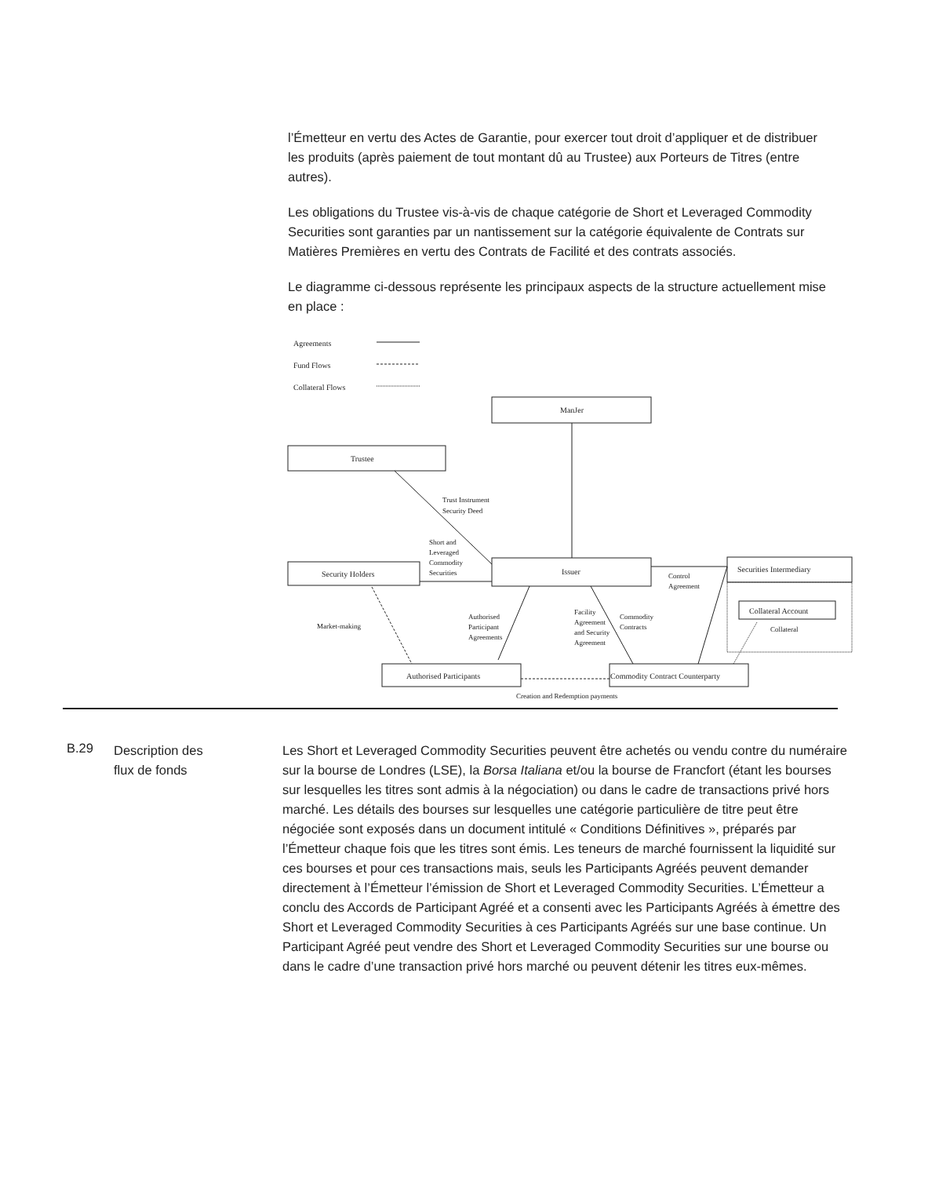l’Émetteur en vertu des Actes de Garantie, pour exercer tout droit d’appliquer et de distribuer les produits (après paiement de tout montant dû au Trustee) aux Porteurs de Titres (entre autres).
Les obligations du Trustee vis-à-vis de chaque catégorie de Short et Leveraged Commodity Securities sont garanties par un nantissement sur la catégorie équivalente de Contrats sur Matières Premières en vertu des Contrats de Facilité et des contrats associés.
Le diagramme ci-dessous représente les principaux aspects de la structure actuellement mise en place :
Agreements
Fund Flows
Collateral Flows
ManJer
Trustee
Security Holders
Issuer
Securities Intermediary
Collateral Account
Collateral
Authorised Participants
Commodity Contract Counterparty
Trust Instrument
Security Deed
Short and
Leveraged
Commodity
Securities
Control
Agreement
Market-making
Authorised
Participant
Agreements
Facility
Agreement
and Security
Agreement
Commodity
Contracts
Creation and Redemption payments
B.29
Description des
flux de fonds
Les Short et Leveraged Commodity Securities peuvent être achetés ou vendu contre du numéraire sur la bourse de Londres (LSE), la Borsa Italiana et/ou la bourse de Francfort (étant les bourses sur lesquelles les titres sont admis à la négociation) ou dans le cadre de transactions privé hors marché. Les détails des bourses sur lesquelles une catégorie particulière de titre peut être négociée sont exposés dans un document intitulé « Conditions Définitives », préparés par l’Émetteur chaque fois que les titres sont émis. Les teneurs de marché fournissent la liquidité sur ces bourses et pour ces transactions mais, seuls les Participants Agréés peuvent demander directement à l’Émetteur l’émission de Short et Leveraged Commodity Securities. L’Émetteur a conclu des Accords de Participant Agréé et a consenti avec les Participants Agréés à émettre des Short et Leveraged Commodity Securities à ces Participants Agréés sur une base continue. Un Participant Agréé peut vendre des Short et Leveraged Commodity Securities sur une bourse ou dans le cadre d’une transaction privé hors marché ou peuvent détenir les titres eux-mêmes.